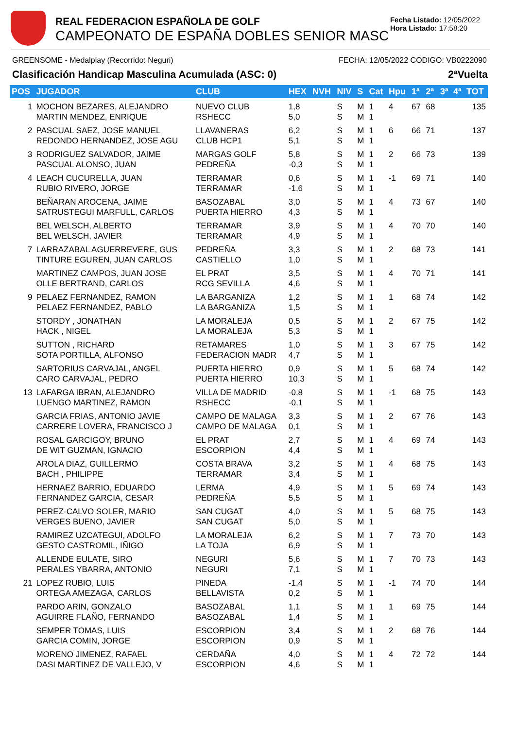REAL FEDERACION ESPAÑOLA DE GOLF
CAMPEONATO DE ESPAÑA DOBLES SENIOR MASC
Fecha Listado: 12/05/2022
Hora Listado: 17:58:20
GREENSOME - Medalplay (Recorrido: Neguri) FECHA: 12/05/2022 CODIGO: VB0222090
Clasificación Handicap Masculina Acumulada (ASC: 0) 2ªVuelta
| POS | JUGADOR | CLUB | HEX | NVH | NIV | S | Cat | Hpu | 1ª | 2ª | 3ª | 4ª | TOT |
| --- | --- | --- | --- | --- | --- | --- | --- | --- | --- | --- | --- | --- | --- |
| 1 | MOCHON BEZARES, ALEJANDRO MARTIN MENDEZ, ENRIQUE | NUEVO CLUB RSHECC | 1,8 5,0 | | S S | M M | 1 1 | 4 | 67 | 68 | | | 135 |
| 2 | PASCUAL SAEZ, JOSE MANUEL REDONDO HERNANDEZ, JOSE AGU | LLAVANERAS CLUB HCP1 | 6,2 5,1 | | S S | M M | 1 1 | 6 | 66 | 71 | | | 137 |
| 3 | RODRIGUEZ SALVADOR, JAIME PASCUAL ALONSO, JUAN | MARGAS GOLF PEDREÑA | 5,8 -0,3 | | S S | M M | 1 1 | 2 | 66 | 73 | | | 139 |
| 4 | LEACH CUCURELLA, JUAN RUBIO RIVERO, JORGE | TERRAMAR TERRAMAR | 0,6 -1,6 | | S S | M M | 1 1 | -1 | 69 | 71 | | | 140 |
| | BEÑARAN AROCENA, JAIME SATRUSTEGUI MARFULL, CARLOS | BASOZABAL PUERTA HIERRO | 3,0 4,3 | | S S | M M | 1 1 | 4 | 73 | 67 | | | 140 |
| | BEL WELSCH, ALBERTO BEL WELSCH, JAVIER | TERRAMAR TERRAMAR | 3,9 4,9 | | S S | M M | 1 1 | 4 | 70 | 70 | | | 140 |
| 7 | LARRAZABAL AGUERREVERE, GUS TINTURE EGUREN, JUAN CARLOS | PEDREÑA CASTIELLO | 3,3 1,0 | | S S | M M | 1 1 | 2 | 68 | 73 | | | 141 |
| | MARTINEZ CAMPOS, JUAN JOSE OLLE BERTRAND, CARLOS | EL PRAT RCG SEVILLA | 3,5 4,6 | | S S | M M | 1 1 | 4 | 70 | 71 | | | 141 |
| 9 | PELAEZ FERNANDEZ, RAMON PELAEZ FERNANDEZ, PABLO | LA BARGANIZA LA BARGANIZA | 1,2 1,5 | | S S | M M | 1 1 | 1 | 68 | 74 | | | 142 |
| | STORDY , JONATHAN HACK , NIGEL | LA MORALEJA LA MORALEJA | 0,5 5,3 | | S S | M M | 1 1 | 2 | 67 | 75 | | | 142 |
| | SUTTON , RICHARD SOTA PORTILLA, ALFONSO | RETAMARES FEDERACION MADR | 1,0 4,7 | | S S | M M | 1 1 | 3 | 67 | 75 | | | 142 |
| | SARTORIUS CARVAJAL, ANGEL CARO CARVAJAL, PEDRO | PUERTA HIERRO PUERTA HIERRO | 0,9 10,3 | | S S | M M | 1 1 | 5 | 68 | 74 | | | 142 |
| 13 | LAFARGA IBRAN, ALEJANDRO LUENGO MARTINEZ, RAMON | VILLA DE MADRID RSHECC | -0,8 -0,1 | | S S | M M | 1 1 | -1 | 68 | 75 | | | 143 |
| | GARCIA FRIAS, ANTONIO JAVIE CARRERE LOVERA, FRANCISCO J | CAMPO DE MALAGA CAMPO DE MALAGA | 3,3 0,1 | | S S | M M | 1 1 | 2 | 67 | 76 | | | 143 |
| | ROSAL GARCIGOY, BRUNO DE WIT GUZMAN, IGNACIO | EL PRAT ESCORPION | 2,7 4,4 | | S S | M M | 1 1 | 4 | 69 | 74 | | | 143 |
| | AROLA DIAZ, GUILLERMO BACH , PHILIPPE | COSTA BRAVA TERRAMAR | 3,2 3,4 | | S S | M M | 1 1 | 4 | 68 | 75 | | | 143 |
| | HERNAEZ BARRIO, EDUARDO FERNANDEZ GARCIA, CESAR | LERMA PEDREÑA | 4,9 5,5 | | S S | M M | 1 1 | 5 | 69 | 74 | | | 143 |
| | PEREZ-CALVO SOLER, MARIO VERGES BUENO, JAVIER | SAN CUGAT SAN CUGAT | 4,0 5,0 | | S S | M M | 1 1 | 5 | 68 | 75 | | | 143 |
| | RAMIREZ UZCATEGUI, ADOLFO GESTO CASTROMIL, IÑIGO | LA MORALEJA LA TOJA | 6,2 6,9 | | S S | M M | 1 1 | 7 | 73 | 70 | | | 143 |
| | ALLENDE EULATE, SIRO PERALES YBARRA, ANTONIO | NEGURI NEGURI | 5,6 7,1 | | S S | M M | 1 1 | 7 | 70 | 73 | | | 143 |
| 21 | LOPEZ RUBIO, LUIS ORTEGA AMEZAGA, CARLOS | PINEDA BELLAVISTA | -1,4 0,2 | | S S | M M | 1 1 | -1 | 74 | 70 | | | 144 |
| | PARDO ARIN, GONZALO AGUIRRE FLAÑO, FERNANDO | BASOZABAL BASOZABAL | 1,1 1,4 | | S S | M M | 1 1 | 1 | 69 | 75 | | | 144 |
| | SEMPER TOMAS, LUIS GARCIA COMIN, JORGE | ESCORPION ESCORPION | 3,4 0,9 | | S S | M M | 1 1 | 2 | 68 | 76 | | | 144 |
| | MORENO JIMENEZ, RAFAEL DASI MARTINEZ DE VALLEJO, V | CERDAÑA ESCORPION | 4,0 4,6 | | S S | M M | 1 1 | 4 | 72 | 72 | | | 144 |